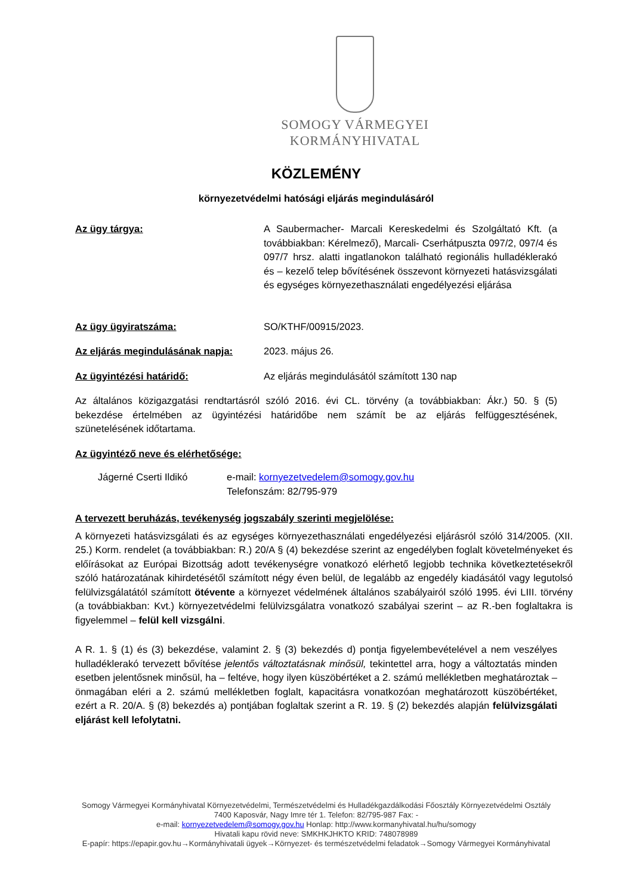SOMOGY VÁRMEGYEI
KORMÁNYHIVATAL
KÖZLEMÉNY
környezetvédelmi hatósági eljárás megindulásáról
Az ügy tárgya: A Saubermacher- Marcali Kereskedelmi és Szolgáltató Kft. (a továbbiakban: Kérelmező), Marcali- Cserhátpuszta 097/2, 097/4 és 097/7 hrsz. alatti ingatlanokon található regionális hulladéklerakó és – kezelő telep bővítésének összevont környezeti hatásvizsgálati és egységes környezethasználati engedélyezési eljárása
Az ügy ügyiratszáma: SO/KTHF/00915/2023.
Az eljárás megindulásának napja:
2023. május 26.
Az ügyintézési határidő: Az eljárás megindulásától számított 130 nap
Az általános közigazgatási rendtartásról szóló 2016. évi CL. törvény (a továbbiakban: Ákr.) 50. § (5) bekezdése értelmében az ügyintézési határidőbe nem számít be az eljárás felfüggesztésének, szünetelésének időtartama.
Az ügyintéző neve és elérhetősége:
Jágerné Cserti Ildikó e-mail: kornyezetvedelem@somogy.gov.hu
Telefonszám: 82/795-979
A tervezett beruházás, tevékenység jogszabály szerinti megjelölése:
A környezeti hatásvizsgálati és az egységes környezethasználati engedélyezési eljárásról szóló 314/2005. (XII. 25.) Korm. rendelet (a továbbiakban: R.) 20/A § (4) bekezdése szerint az engedélyben foglalt követelményeket és előírásokat az Európai Bizottság adott tevékenységre vonatkozó elérhető legjobb technika következtetésekről szóló határozatának kihirdetésétől számított négy éven belül, de legalább az engedély kiadásától vagy legutolsó felülvizsgálatától számított ötévente a környezet védelmének általános szabályairól szóló 1995. évi LIII. törvény (a továbbiakban: Kvt.) környezetvédelmi felülvizsgálatra vonatkozó szabályai szerint – az R.-ben foglaltakra is figyelemmel – felül kell vizsgálni.
A R. 1. § (1) és (3) bekezdése, valamint 2. § (3) bekezdés d) pontja figyelembevételével a nem veszélyes hulladéklerakó tervezett bővítése jelentős változtatásnak minősül, tekintettel arra, hogy a változtatás minden esetben jelentősnek minősül, ha – feltéve, hogy ilyen küszöbértéket a 2. számú mellékletben meghatároztak – önmagában eléri a 2. számú mellékletben foglalt, kapacitásra vonatkozóan meghatározott küszöbértéket, ezért a R. 20/A. § (8) bekezdés a) pontjában foglaltak szerint a R. 19. § (2) bekezdés alapján felülvizsgálati eljárást kell lefolytatni.
Somogy Vármegyei Kormányhivatal Környezetvédelmi, Természetvédelmi és Hulladékgazdálkodási Főosztály Környezetvédelmi Osztály
7400 Kaposvár, Nagy Imre tér 1. Telefon: 82/795-987 Fax: -
e-mail: kornyezetvedelem@somogy.gov.hu Honlap: http://www.kormanyhivatal.hu/hu/somogy
Hivatali kapu rövid neve: SMKHKJHKTO KRID: 748078989
E-papír: https://epapir.gov.hu→Kormányhivatali ügyek→Környezet- és természetvédelmi feladatok→Somogy Vármegyei Kormányhivatal